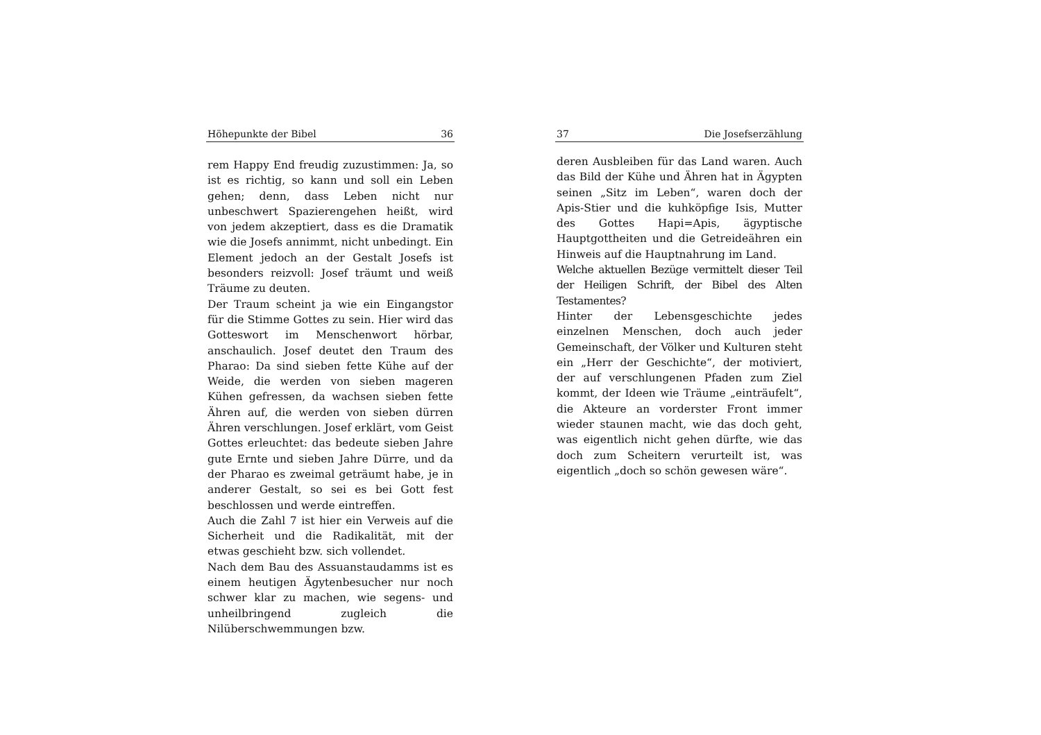Höhepunkte der Bibel 36
rem Happy End freudig zuzustimmen: Ja, so ist es richtig, so kann und soll ein Leben gehen; denn, dass Leben nicht nur unbeschwert Spazierengehen heißt, wird von jedem akzeptiert, dass es die Dramatik wie die Josefs annimmt, nicht unbedingt. Ein Element jedoch an der Gestalt Josefs ist besonders reizvoll: Josef träumt und weiß Träume zu deuten.
Der Traum scheint ja wie ein Eingangstor für die Stimme Gottes zu sein. Hier wird das Gotteswort im Menschenwort hörbar, anschaulich. Josef deutet den Traum des Pharao: Da sind sieben fette Kühe auf der Weide, die werden von sieben mageren Kühen gefressen, da wachsen sieben fette Ähren auf, die werden von sieben dürren Ähren verschlungen. Josef erklärt, vom Geist Gottes erleuchtet: das bedeute sieben Jahre gute Ernte und sieben Jahre Dürre, und da der Pharao es zweimal geträumt habe, je in anderer Gestalt, so sei es bei Gott fest beschlossen und werde eintreffen.
Auch die Zahl 7 ist hier ein Verweis auf die Sicherheit und die Radikalität, mit der etwas geschieht bzw. sich vollendet.
Nach dem Bau des Assuanstaudamms ist es einem heutigen Ägytenbesucher nur noch schwer klar zu machen, wie segens- und unheilbringend zugleich die Nilüberschwemmungen bzw.
37 Die Josefserzählung
deren Ausbleiben für das Land waren. Auch das Bild der Kühe und Ähren hat in Ägypten seinen „Sitz im Leben“, waren doch der Apis-Stier und die kuhköpfige Isis, Mutter des Gottes Hapi=Apis, ägyptische Hauptgottheiten und die Getreideähren ein Hinweis auf die Hauptnahrung im Land.
Welche aktuellen Bezüge vermittelt dieser Teil der Heiligen Schrift, der Bibel des Alten Testamentes?
Hinter der Lebensgeschichte jedes einzelnen Menschen, doch auch jeder Gemeinschaft, der Völker und Kulturen steht ein „Herr der Geschichte“, der motiviert, der auf verschlungenen Pfaden zum Ziel kommt, der Ideen wie Träume „einträufelt“, die Akteure an vorderster Front immer wieder staunen macht, wie das doch geht, was eigentlich nicht gehen dürfte, wie das doch zum Scheitern verurteilt ist, was eigentlich „doch so schön gewesen wäre“.